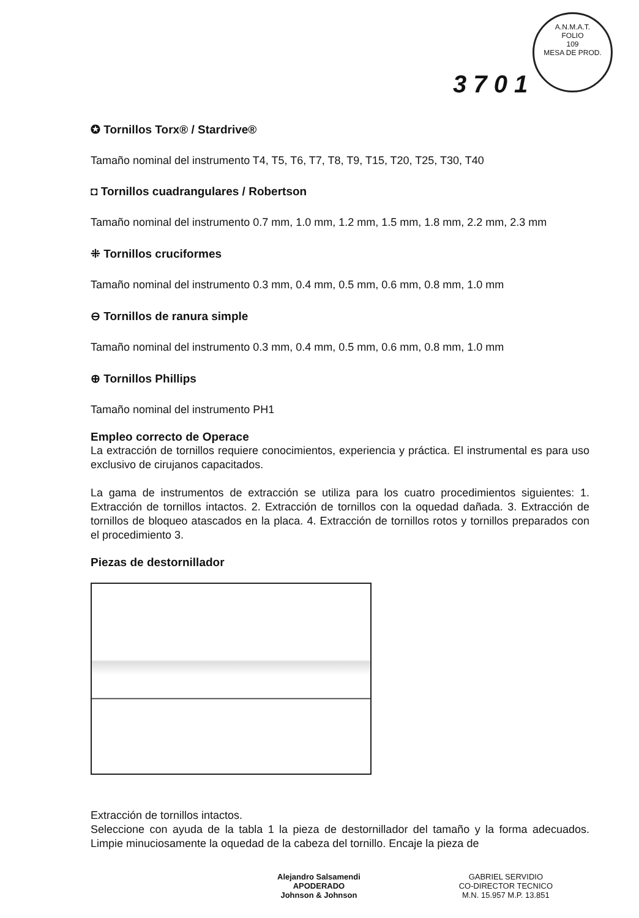A.N.M.A.T.
FOLIO
109
MESA DE PROD.
3 7 0 1
✪ Tornillos Torx® / Stardrive®
Tamaño nominal del instrumento T4, T5, T6, T7, T8, T9, T15, T20, T25, T30, T40
◘ Tornillos cuadrangulares / Robertson
Tamaño nominal del instrumento 0.7 mm, 1.0 mm, 1.2 mm, 1.5 mm, 1.8 mm, 2.2 mm, 2.3 mm
⁜ Tornillos cruciformes
Tamaño nominal del instrumento 0.3 mm, 0.4 mm, 0.5 mm, 0.6 mm, 0.8 mm, 1.0 mm
⊖ Tornillos de ranura simple
Tamaño nominal del instrumento 0.3 mm, 0.4 mm, 0.5 mm, 0.6 mm, 0.8 mm, 1.0 mm
⊕ Tornillos Phillips
Tamaño nominal del instrumento PH1
Empleo correcto de Operace
La extracción de tornillos requiere conocimientos, experiencia y práctica. El instrumental es para uso exclusivo de cirujanos capacitados.
La gama de instrumentos de extracción se utiliza para los cuatro procedimientos siguientes: 1. Extracción de tornillos intactos. 2. Extracción de tornillos con la oquedad dañada. 3. Extracción de tornillos de bloqueo atascados en la placa. 4. Extracción de tornillos rotos y tornillos preparados con el procedimiento 3.
Piezas de destornillador
Extracción de tornillos intactos.
Seleccione con ayuda de la tabla 1 la pieza de destornillador del tamaño y la forma adecuados. Limpie minuciosamente la oquedad de la cabeza del tornillo. Encaje la pieza de
Alejandro Salsamendi
APODERADO
Johnson & Johnson
GABRIEL SERVIDIO
CO-DIRECTOR TECNICO
M.N. 15.957 M.P. 13.851